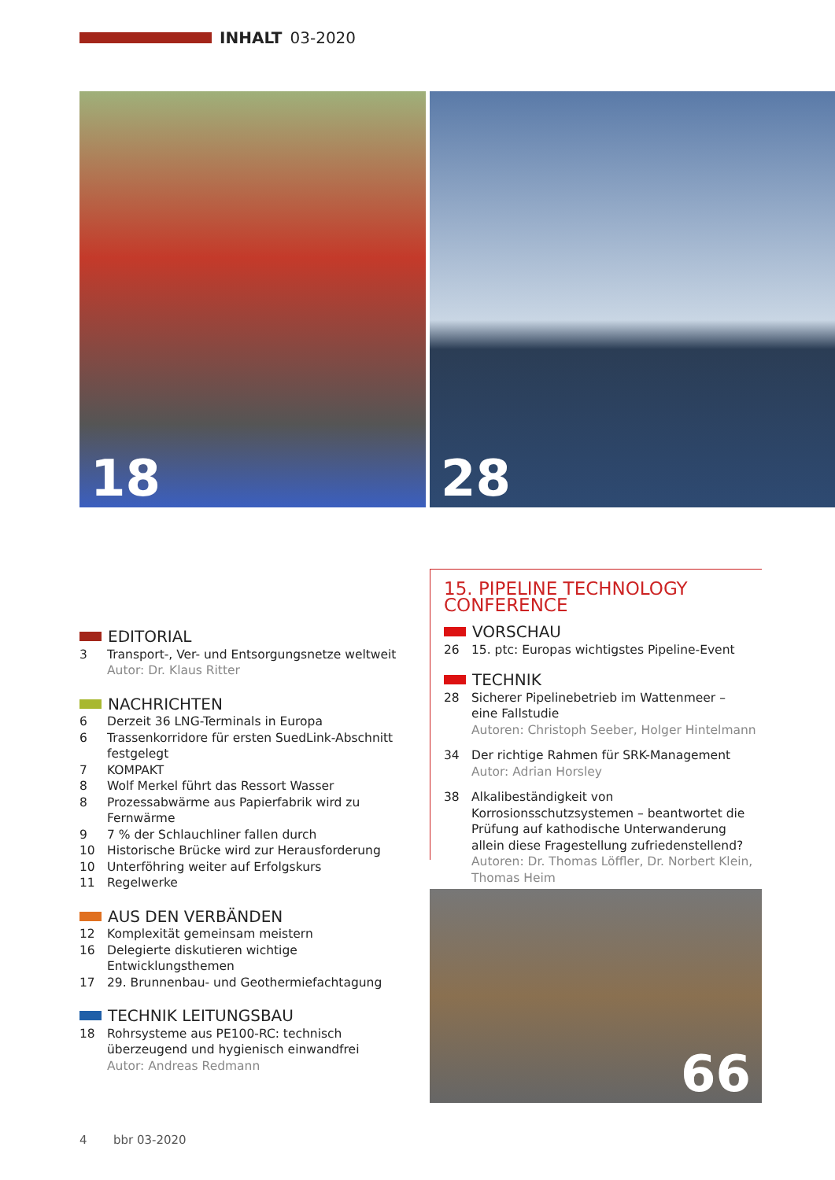INHALT 03-2020
18 28
EDITORIAL
3 Transport-, Ver- und Entsorgungsnetze weltweit
Autor: Dr. Klaus Ritter
NACHRICHTEN
6 Derzeit 36 LNG-Terminals in Europa
6 Trassenkorridore für ersten SuedLink-Abschnitt festgelegt
7 KOMPAKT
8 Wolf Merkel führt das Ressort Wasser
8 Prozessabwärme aus Papierfabrik wird zu Fernwärme
9 7 % der Schlauchliner fallen durch
10 Historische Brücke wird zur Herausforderung
10 Unterföhring weiter auf Erfolgskurs
11 Regelwerke
AUS DEN VERBÄNDEN
12 Komplexität gemeinsam meistern
16 Delegierte diskutieren wichtige Entwicklungsthemen
17 29. Brunnenbau- und Geothermiefachtagung
TECHNIK LEITUNGSBAU
18 Rohrsysteme aus PE100-RC: technisch
überzeugend und hygienisch einwandfrei
Autor: Andreas Redmann
15. PIPELINE TECHNOLOGY CONFERENCE
VORSCHAU
26 15. ptc: Europas wichtigstes Pipeline-Event
TECHNIK
28 Sicherer Pipelinebetrieb im Wattenmeer –
eine Fallstudie
Autoren: Christoph Seeber, Holger Hintelmann
34 Der richtige Rahmen für SRK-Management
Autor: Adrian Horsley
38 Alkalibeständigkeit von Korrosionsschutzsystemen – beantwortet die Prüfung auf kathodische Unterwanderung allein diese Fragestellung zufriedenstellend?
Autoren: Dr. Thomas Löffler, Dr. Norbert Klein,
Thomas Heim
66
4 bbr 03-2020